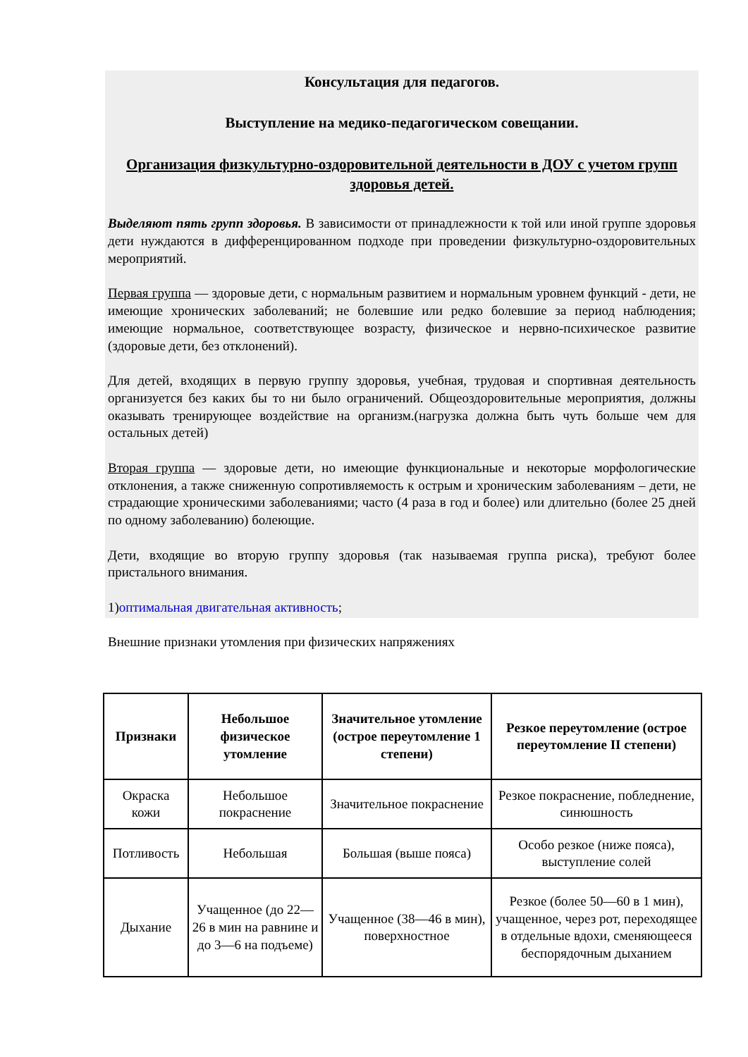Консультация для педагогов.
Выступление на медико-педагогическом совещании.
Организация физкультурно-оздоровительной деятельности в ДОУ с учетом групп здоровья детей.
Выделяют пять групп здоровья. В зависимости от принадлежности к той или иной группе здоровья дети нуждаются в дифференцированном подходе при проведении физкультурно-оздоровительных мероприятий.
Первая группа — здоровые дети, с нормальным развитием и нормальным уровнем функций - дети, не имеющие хронических заболеваний; не болевшие или редко болевшие за период наблюдения; имеющие нормальное, соответствующее возрасту, физическое и нервно-психическое развитие (здоровые дети, без отклонений).
Для детей, входящих в первую группу здоровья, учебная, трудовая и спортивная деятельность организуется без каких бы то ни было ограничений. Общеоздоровительные мероприятия, должны оказывать тренирующее воздействие на организм.(нагрузка должна быть чуть больше чем для остальных детей)
Вторая группа — здоровые дети, но имеющие функциональные и некоторые морфологические отклонения, а также сниженную сопротивляемость к острым и хроническим заболеваниям – дети, не страдающие хроническими заболеваниями; часто (4 раза в год и более) или длительно (более 25 дней по одному заболеванию) болеющие.
Дети, входящие во вторую группу здоровья (так называемая группа риска), требуют более пристального внимания.
1)оптимальная двигательная активность;
Внешние признаки утомления при физических напряжениях
| Признаки | Небольшое физическое утомление | Значительное утомление (острое переутомление 1 степени) | Резкое переутомление (острое переутомление II степени) |
| --- | --- | --- | --- |
| Окраска кожи | Небольшое покраснение | Значительное покраснение | Резкое покраснение, побледнение, синюшность |
| Потливость | Небольшая | Большая (выше пояса) | Особо резкое (ниже пояса), выступление солей |
| Дыхание | Учащенное (до 22—26 в мин на равнине и до 3—6 на подъеме) | Учащенное (38—46 в мин), поверхностное | Резкое (более 50—60 в 1 мин), учащенное, через рот, переходящее в отдельные вдохи, сменяющееся беспорядочным дыханием |